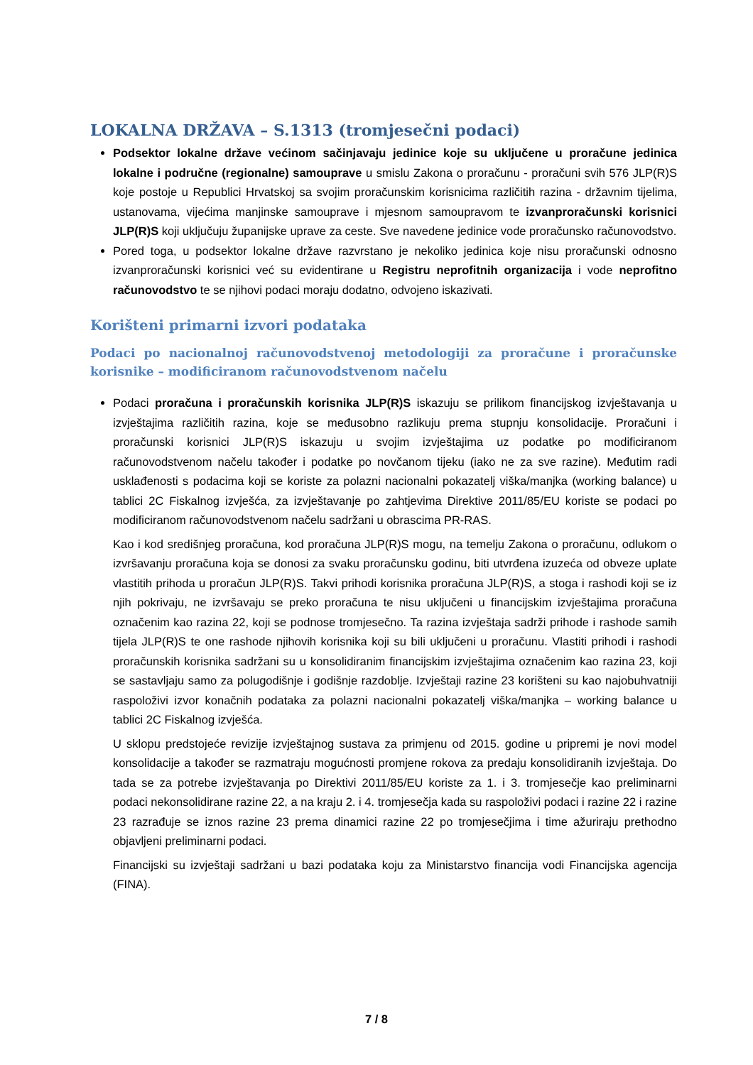LOKALNA DRŽAVA – S.1313 (tromjesečni podaci)
Podsektor lokalne države većinom sačinjavaju jedinice koje su uključene u proračune jedinica lokalne i područne (regionalne) samouprave u smislu Zakona o proračunu - proračuni svih 576 JLP(R)S koje postoje u Republici Hrvatskoj sa svojim proračunskim korisnicima različitih razina - državnim tijelima, ustanovama, vijećima manjinske samouprave i mjesnom samoupravom te izvanproračunski korisnici JLP(R)S koji uključuju županijske uprave za ceste. Sve navedene jedinice vode proračunsko računovodstvo.
Pored toga, u podsektor lokalne države razvrstano je nekoliko jedinica koje nisu proračunski odnosno izvanproračunski korisnici već su evidentirane u Registru neprofitnih organizacija i vode neprofitno računovodstvo te se njihovi podaci moraju dodatno, odvojeno iskazivati.
Korišteni primarni izvori podataka
Podaci po nacionalnoj računovodstvenoj metodologiji za proračune i proračunske korisnike – modificiranom računovodstvenom načelu
Podaci proračuna i proračunskih korisnika JLP(R)S iskazuju se prilikom financijskog izvještavanja u izvještajima različitih razina, koje se međusobno razlikuju prema stupnju konsolidacije. Proračuni i proračunski korisnici JLP(R)S iskazuju u svojim izvještajima uz podatke po modificiranom računovodstvenom načelu također i podatke po novčanom tijeku (iako ne za sve razine). Međutim radi usklađenosti s podacima koji se koriste za polazni nacionalni pokazatelj viška/manjka (working balance) u tablici 2C Fiskalnog izvješća, za izvještavanje po zahtjevima Direktive 2011/85/EU koriste se podaci po modificiranom računovodstvenom načelu sadržani u obrascima PR-RAS.
Kao i kod središnjeg proračuna, kod proračuna JLP(R)S mogu, na temelju Zakona o proračunu, odlukom o izvršavanju proračuna koja se donosi za svaku proračunsku godinu, biti utvrđena izuzeća od obveze uplate vlastitih prihoda u proračun JLP(R)S. Takvi prihodi korisnika proračuna JLP(R)S, a stoga i rashodi koji se iz njih pokrivaju, ne izvršavaju se preko proračuna te nisu uključeni u financijskim izvještajima proračuna označenim kao razina 22, koji se podnose tromjesečno. Ta razina izvještaja sadrži prihode i rashode samih tijela JLP(R)S te one rashode njihovih korisnika koji su bili uključeni u proračunu. Vlastiti prihodi i rashodi proračunskih korisnika sadržani su u konsolidiranim financijskim izvještajima označenim kao razina 23, koji se sastavljaju samo za polugodišnje i godišnje razdoblje. Izvještaji razine 23 korišteni su kao najobuhvatniji raspoloživi izvor konačnih podataka za polazni nacionalni pokazatelj viška/manjka – working balance u tablici 2C Fiskalnog izvješća.
U sklopu predstojeće revizije izvještajnog sustava za primjenu od 2015. godine u pripremi je novi model konsolidacije a također se razmatraju mogućnosti promjene rokova za predaju konsolidiranih izvještaja. Do tada se za potrebe izvještavanja po Direktivi 2011/85/EU koriste za 1. i 3. tromjesečje kao preliminarni podaci nekonsolidirane razine 22, a na kraju 2. i 4. tromjesečja kada su raspoloživi podaci i razine 22 i razine 23 razrađuje se iznos razine 23 prema dinamici razine 22 po tromjesečjima i time ažuriraju prethodno objavljeni preliminarni podaci.
Financijski su izvještaji sadržani u bazi podataka koju za Ministarstvo financija vodi Financijska agencija (FINA).
7 / 8